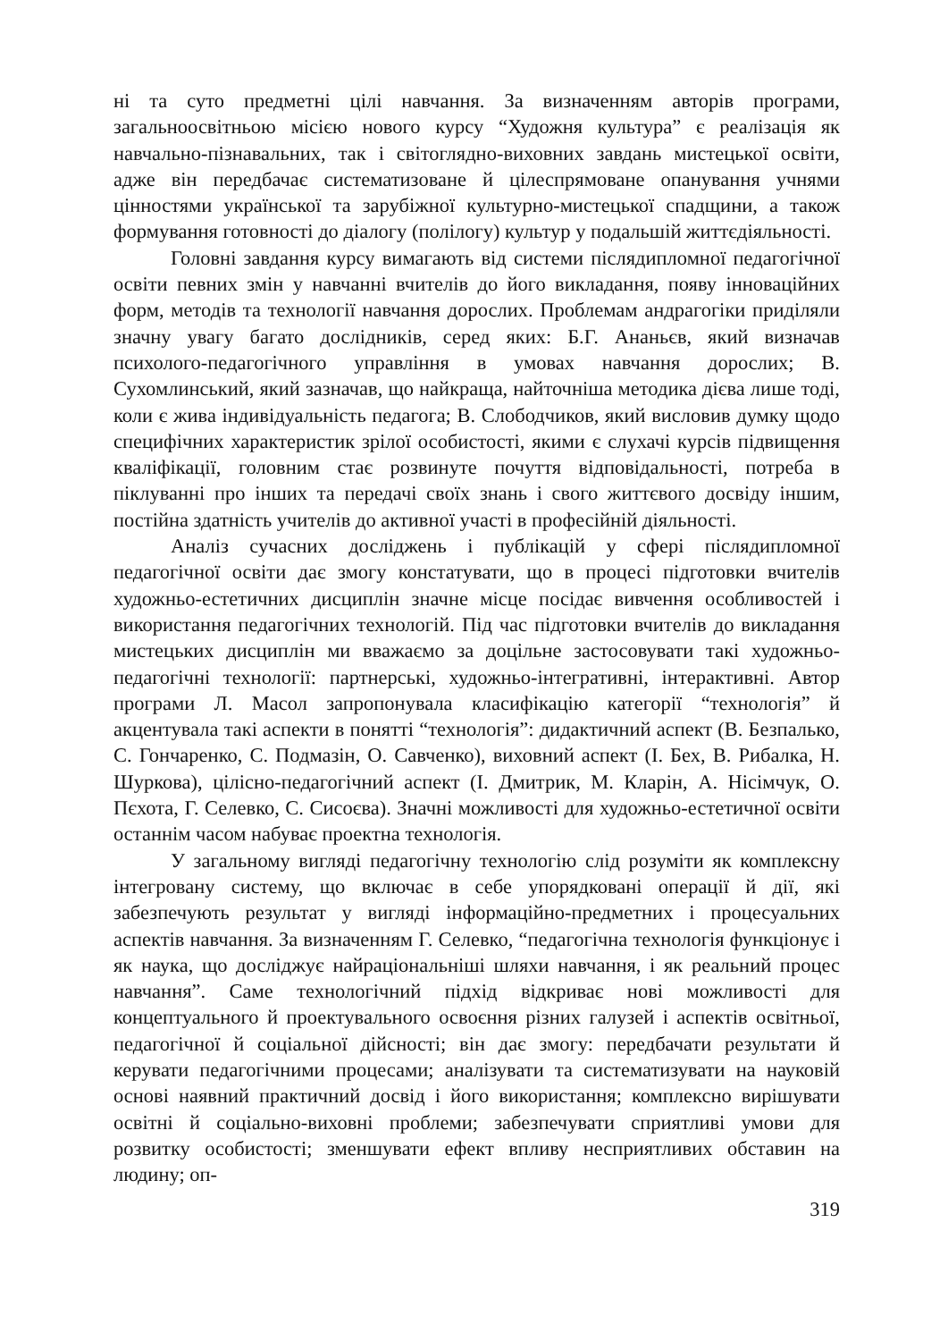ні та суто предметні цілі навчання. За визначенням авторів програми, загальноосвітньою місією нового курсу “Художня культура” є реалізація як навчально-пізнавальних, так і світоглядно-виховних завдань мистецької освіти, адже він передбачає систематизоване й цілеспрямоване опанування учнями цінностями української та зарубіжної культурно-мистецької спадщини, а також формування готовності до діалогу (полілогу) культур у подальшій життєдіяльності.
Головні завдання курсу вимагають від системи післядипломної педагогічної освіти певних змін у навчанні вчителів до його викладання, появу інноваційних форм, методів та технології навчання дорослих. Проблемам андрагогіки приділяли значну увагу багато дослідників, серед яких: Б.Г. Ананьєв, який визначав психолого-педагогічного управління в умовах навчання дорослих; В. Сухомлинський, який зазначав, що найкраща, найточніша методика дієва лише тоді, коли є жива індивідуальність педагога; В. Слободчиков, який висловив думку щодо специфічних характеристик зрілої особистості, якими є слухачі курсів підвищення кваліфікації, головним стає розвинуте почуття відповідальності, потреба в піклуванні про інших та передачі своїх знань і свого життєвого досвіду іншим, постійна здатність учителів до активної участі в професійній діяльності.
Аналіз сучасних досліджень і публікацій у сфері післядипломної педагогічної освіти дає змогу констатувати, що в процесі підготовки вчителів художньо-естетичних дисциплін значне місце посідає вивчення особливостей і використання педагогічних технологій. Під час підготовки вчителів до викладання мистецьких дисциплін ми вважаємо за доцільне застосовувати такі художньо-педагогічні технології: партнерські, художньо-інтегративні, інтерактивні. Автор програми Л. Масол запропонувала класифікацію категорії “технологія” й акцентувала такі аспекти в понятті “технологія”: дидактичний аспект (В. Безпалько, С. Гончаренко, С. Подмазін, О. Савченко), виховний аспект (І. Бех, В. Рибалка, Н. Шуркова), цілісно-педагогічний аспект (І. Дмитрик, М. Кларін, А. Нісімчук, О. Пєхота, Г. Селевко, С. Сисоєва). Значні можливості для художньо-естетичної освіти останнім часом набуває проектна технологія.
У загальному вигляді педагогічну технологію слід розуміти як комплексну інтегровану систему, що включає в себе упорядковані операції й дії, які забезпечують результат у вигляді інформаційно-предметних і процесуальних аспектів навчання. За визначенням Г. Селевко, “педагогічна технологія функціонує і як наука, що досліджує найраціональніші шляхи навчання, і як реальний процес навчання”. Саме технологічний підхід відкриває нові можливості для концептуального й проектувального освоєння різних галузей і аспектів освітньої, педагогічної й соціальної дійсності; він дає змогу: передбачати результати й керувати педагогічними процесами; аналізувати та систематизувати на науковій основі наявний практичний досвід і його використання; комплексно вирішувати освітні й соціально-виховні проблеми; забезпечувати сприятливі умови для розвитку особистості; зменшувати ефект впливу несприятливих обставин на людину; оп-
319